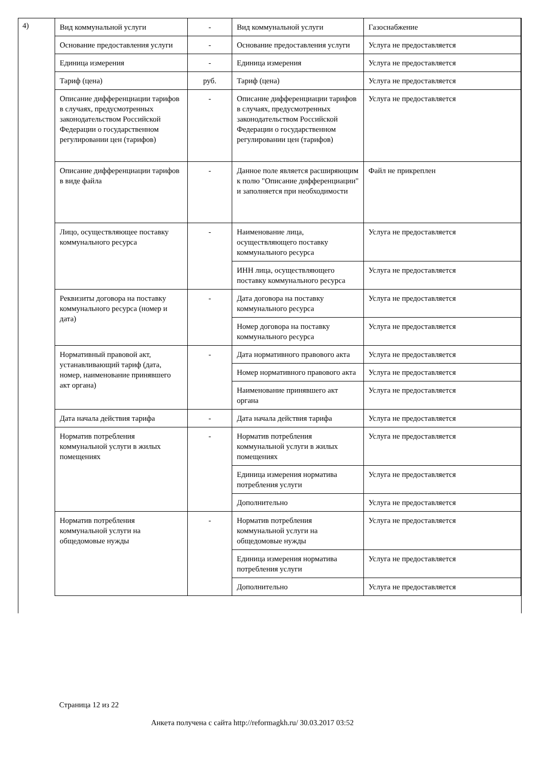4)
| Вид коммунальной услуги | - | Вид коммунальной услуги | Газоснабжение |
| Основание предоставления услуги | - | Основание предоставления услуги | Услуга не предоставляется |
| Единица измерения | - | Единица измерения | Услуга не предоставляется |
| Тариф (цена) | руб. | Тариф (цена) | Услуга не предоставляется |
| Описание дифференциации тарифов в случаях, предусмотренных законодательством Российской Федерации о государственном регулировании цен (тарифов) | - | Описание дифференциации тарифов в случаях, предусмотренных законодательством Российской Федерации о государственном регулировании цен (тарифов) | Услуга не предоставляется |
| Описание дифференциации тарифов в виде файла | - | Данное поле является расширяющим к полю "Описание дифференциации" и заполняется при необходимости | Файл не прикреплен |
| Лицо, осуществляющее поставку коммунального ресурса | - | Наименование лица, осуществляющего поставку коммунального ресурса | Услуга не предоставляется |
| | | ИНН лица, осуществляющего поставку коммунального ресурса | Услуга не предоставляется |
| Реквизиты договора на поставку коммунального ресурса (номер и дата) | - | Дата договора на поставку коммунального ресурса | Услуга не предоставляется |
| | | Номер договора на поставку коммунального ресурса | Услуга не предоставляется |
| Нормативный правовой акт, устанавливающий тариф (дата, номер, наименование принявшего акт органа) | - | Дата нормативного правового акта | Услуга не предоставляется |
| | | Номер нормативного правового акта | Услуга не предоставляется |
| | | Наименование принявшего акт органа | Услуга не предоставляется |
| Дата начала действия тарифа | - | Дата начала действия тарифа | Услуга не предоставляется |
| Норматив потребления коммунальной услуги в жилых помещениях | - | Норматив потребления коммунальной услуги в жилых помещениях | Услуга не предоставляется |
| | | Единица измерения норматива потребления услуги | Услуга не предоставляется |
| | | Дополнительно | Услуга не предоставляется |
| Норматив потребления коммунальной услуги на общедомовые нужды | - | Норматив потребления коммунальной услуги на общедомовые нужды | Услуга не предоставляется |
| | | Единица измерения норматива потребления услуги | Услуга не предоставляется |
| | | Дополнительно | Услуга не предоставляется |
Страница 12 из 22
Анкета получена с сайта http://reformagkh.ru/ 30.03.2017 03:52